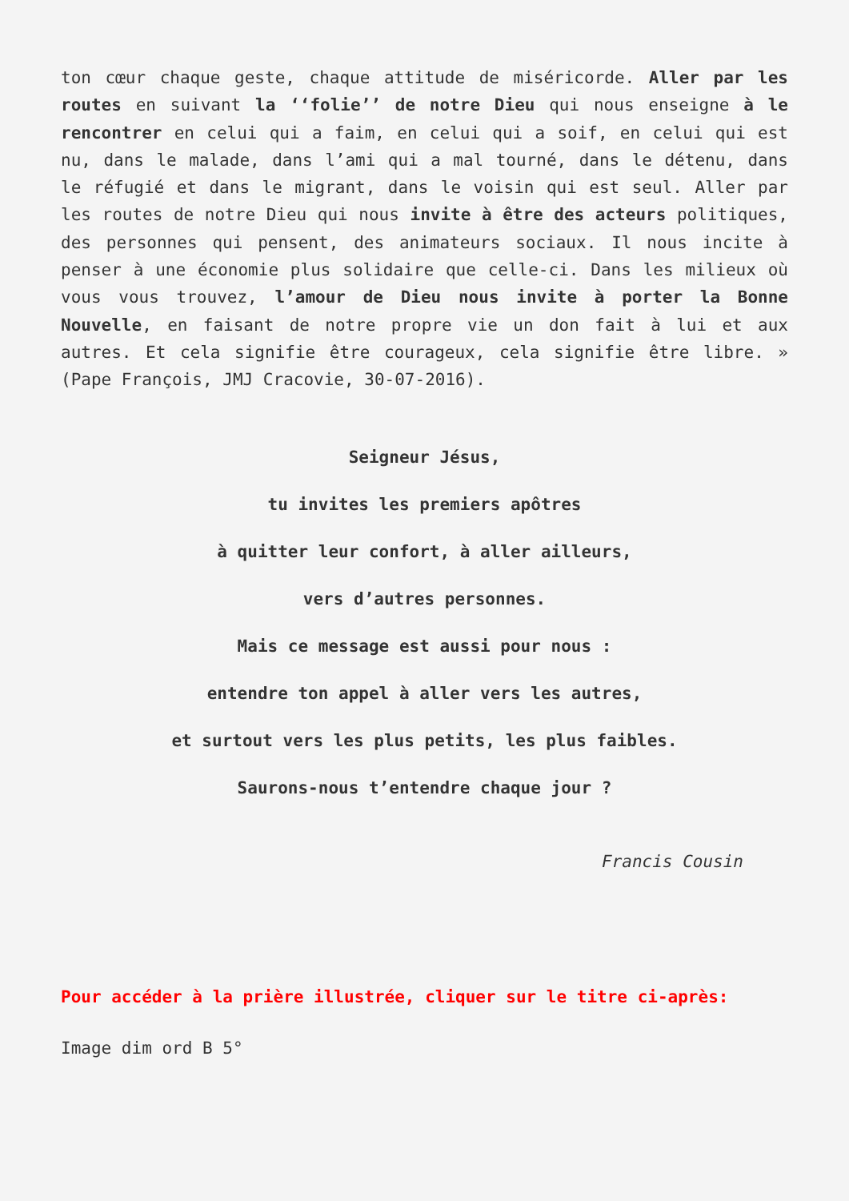ton cœur chaque geste, chaque attitude de miséricorde. Aller par les routes en suivant la ‘‘folie’’ de notre Dieu qui nous enseigne à le rencontrer en celui qui a faim, en celui qui a soif, en celui qui est nu, dans le malade, dans l’ami qui a mal tourné, dans le détenu, dans le réfugié et dans le migrant, dans le voisin qui est seul. Aller par les routes de notre Dieu qui nous invite à être des acteurs politiques, des personnes qui pensent, des animateurs sociaux. Il nous incite à penser à une économie plus solidaire que celle-ci. Dans les milieux où vous vous trouvez, l’amour de Dieu nous invite à porter la Bonne Nouvelle, en faisant de notre propre vie un don fait à lui et aux autres. Et cela signifie être courageux, cela signifie être libre. » (Pape François, JMJ Cracovie, 30-07-2016).
Seigneur Jésus,
tu invites les premiers apôtres
à quitter leur confort, à aller ailleurs,
vers d’autres personnes.
Mais ce message est aussi pour nous :
entendre ton appel à aller vers les autres,
et surtout vers les plus petits, les plus faibles.
Saurons-nous t’entendre chaque jour ?
Francis Cousin
Pour accéder à la prière illustrée, cliquer sur le titre ci-après:
Image dim ord B 5°